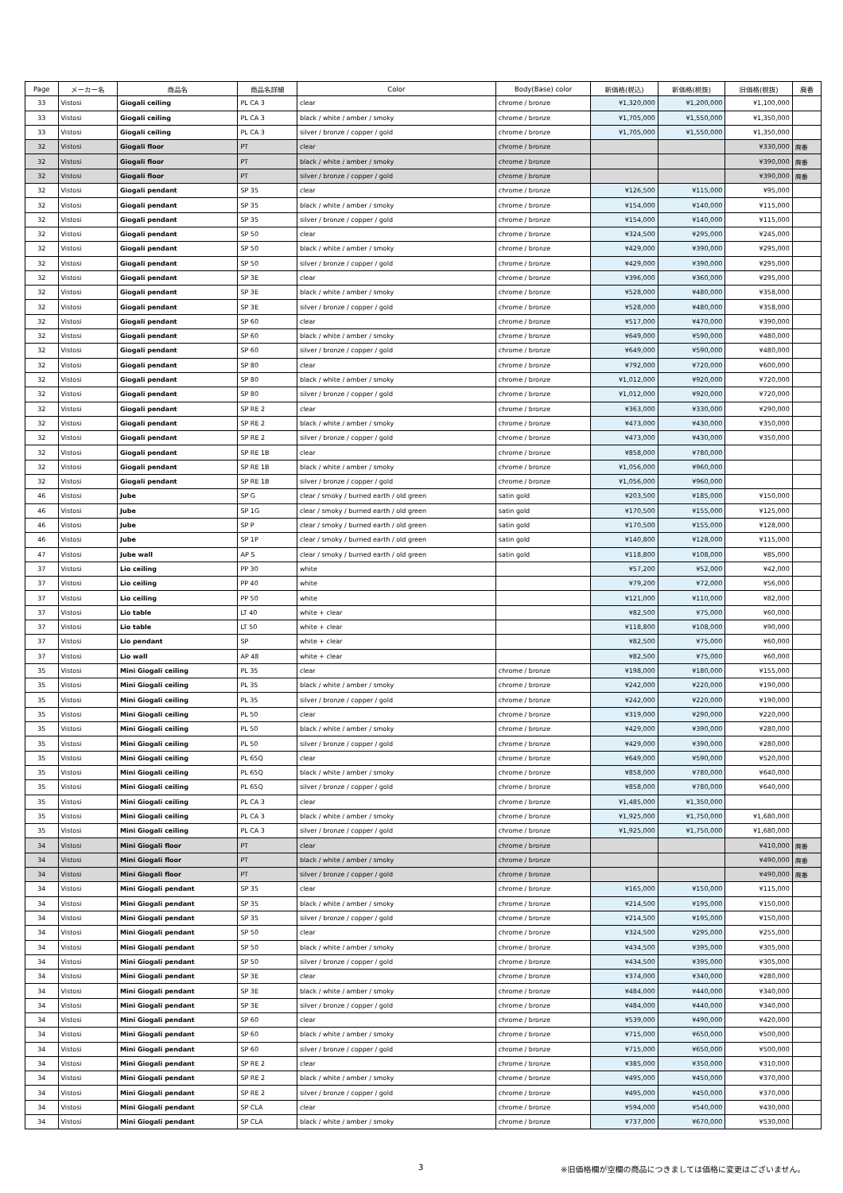| Page | メーカー名 | 商品名 | 商品名詳細 | Color | Body(Base) color | 新価格(税込) | 新価格(税抜) | 旧価格(税抜) | 廃番 |
| --- | --- | --- | --- | --- | --- | --- | --- | --- | --- |
| 33 | Vistosi | Giogali ceiling | PL CA 3 | clear | chrome / bronze | ¥1,320,000 | ¥1,200,000 | ¥1,100,000 | |
| 33 | Vistosi | Giogali ceiling | PL CA 3 | black / white / amber / smoky | chrome / bronze | ¥1,705,000 | ¥1,550,000 | ¥1,350,000 | |
| 33 | Vistosi | Giogali ceiling | PL CA 3 | silver / bronze / copper / gold | chrome / bronze | ¥1,705,000 | ¥1,550,000 | ¥1,350,000 | |
| 32 | Vistosi | Giogali floor | PT | clear | chrome / bronze | | | ¥330,000 | 廃番 |
| 32 | Vistosi | Giogali floor | PT | black / white / amber / smoky | chrome / bronze | | | ¥390,000 | 廃番 |
| 32 | Vistosi | Giogali floor | PT | silver / bronze / copper / gold | chrome / bronze | | | ¥390,000 | 廃番 |
| 32 | Vistosi | Giogali pendant | SP 35 | clear | chrome / bronze | ¥126,500 | ¥115,000 | ¥95,000 | |
| 32 | Vistosi | Giogali pendant | SP 35 | black / white / amber / smoky | chrome / bronze | ¥154,000 | ¥140,000 | ¥115,000 | |
| 32 | Vistosi | Giogali pendant | SP 35 | silver / bronze / copper / gold | chrome / bronze | ¥154,000 | ¥140,000 | ¥115,000 | |
| 32 | Vistosi | Giogali pendant | SP 50 | clear | chrome / bronze | ¥324,500 | ¥295,000 | ¥245,000 | |
| 32 | Vistosi | Giogali pendant | SP 50 | black / white / amber / smoky | chrome / bronze | ¥429,000 | ¥390,000 | ¥295,000 | |
| 32 | Vistosi | Giogali pendant | SP 50 | silver / bronze / copper / gold | chrome / bronze | ¥429,000 | ¥390,000 | ¥295,000 | |
| 32 | Vistosi | Giogali pendant | SP 3E | clear | chrome / bronze | ¥396,000 | ¥360,000 | ¥295,000 | |
| 32 | Vistosi | Giogali pendant | SP 3E | black / white / amber / smoky | chrome / bronze | ¥528,000 | ¥480,000 | ¥358,000 | |
| 32 | Vistosi | Giogali pendant | SP 3E | silver / bronze / copper / gold | chrome / bronze | ¥528,000 | ¥480,000 | ¥358,000 | |
| 32 | Vistosi | Giogali pendant | SP 60 | clear | chrome / bronze | ¥517,000 | ¥470,000 | ¥390,000 | |
| 32 | Vistosi | Giogali pendant | SP 60 | black / white / amber / smoky | chrome / bronze | ¥649,000 | ¥590,000 | ¥480,000 | |
| 32 | Vistosi | Giogali pendant | SP 60 | silver / bronze / copper / gold | chrome / bronze | ¥649,000 | ¥590,000 | ¥480,000 | |
| 32 | Vistosi | Giogali pendant | SP 80 | clear | chrome / bronze | ¥792,000 | ¥720,000 | ¥600,000 | |
| 32 | Vistosi | Giogali pendant | SP 80 | black / white / amber / smoky | chrome / bronze | ¥1,012,000 | ¥920,000 | ¥720,000 | |
| 32 | Vistosi | Giogali pendant | SP 80 | silver / bronze / copper / gold | chrome / bronze | ¥1,012,000 | ¥920,000 | ¥720,000 | |
| 32 | Vistosi | Giogali pendant | SP RE 2 | clear | chrome / bronze | ¥363,000 | ¥330,000 | ¥290,000 | |
| 32 | Vistosi | Giogali pendant | SP RE 2 | black / white / amber / smoky | chrome / bronze | ¥473,000 | ¥430,000 | ¥350,000 | |
| 32 | Vistosi | Giogali pendant | SP RE 2 | silver / bronze / copper / gold | chrome / bronze | ¥473,000 | ¥430,000 | ¥350,000 | |
| 32 | Vistosi | Giogali pendant | SP RE 1B | clear | chrome / bronze | ¥858,000 | ¥780,000 | | |
| 32 | Vistosi | Giogali pendant | SP RE 1B | black / white / amber / smoky | chrome / bronze | ¥1,056,000 | ¥960,000 | | |
| 32 | Vistosi | Giogali pendant | SP RE 1B | silver / bronze / copper / gold | chrome / bronze | ¥1,056,000 | ¥960,000 | | |
| 46 | Vistosi | Jube | SP G | clear / smoky / burned earth / old green | satin gold | ¥203,500 | ¥185,000 | ¥150,000 | |
| 46 | Vistosi | Jube | SP 1G | clear / smoky / burned earth / old green | satin gold | ¥170,500 | ¥155,000 | ¥125,000 | |
| 46 | Vistosi | Jube | SP P | clear / smoky / burned earth / old green | satin gold | ¥170,500 | ¥155,000 | ¥128,000 | |
| 46 | Vistosi | Jube | SP 1P | clear / smoky / burned earth / old green | satin gold | ¥140,800 | ¥128,000 | ¥115,000 | |
| 47 | Vistosi | Jube wall | AP S | clear / smoky / burned earth / old green | satin gold | ¥118,800 | ¥108,000 | ¥85,000 | |
| 37 | Vistosi | Lio ceiling | PP 30 | white | | ¥57,200 | ¥52,000 | ¥42,000 | |
| 37 | Vistosi | Lio ceiling | PP 40 | white | | ¥79,200 | ¥72,000 | ¥56,000 | |
| 37 | Vistosi | Lio ceiling | PP 50 | white | | ¥121,000 | ¥110,000 | ¥82,000 | |
| 37 | Vistosi | Lio table | LT 40 | white + clear | | ¥82,500 | ¥75,000 | ¥60,000 | |
| 37 | Vistosi | Lio table | LT 50 | white + clear | | ¥118,800 | ¥108,000 | ¥90,000 | |
| 37 | Vistosi | Lio pendant | SP | white + clear | | ¥82,500 | ¥75,000 | ¥60,000 | |
| 37 | Vistosi | Lio wall | AP 48 | white + clear | | ¥82,500 | ¥75,000 | ¥60,000 | |
| 35 | Vistosi | Mini Giogali ceiling | PL 35 | clear | chrome / bronze | ¥198,000 | ¥180,000 | ¥155,000 | |
| 35 | Vistosi | Mini Giogali ceiling | PL 35 | black / white / amber / smoky | chrome / bronze | ¥242,000 | ¥220,000 | ¥190,000 | |
| 35 | Vistosi | Mini Giogali ceiling | PL 35 | silver / bronze / copper / gold | chrome / bronze | ¥242,000 | ¥220,000 | ¥190,000 | |
| 35 | Vistosi | Mini Giogali ceiling | PL 50 | clear | chrome / bronze | ¥319,000 | ¥290,000 | ¥220,000 | |
| 35 | Vistosi | Mini Giogali ceiling | PL 50 | black / white / amber / smoky | chrome / bronze | ¥429,000 | ¥390,000 | ¥280,000 | |
| 35 | Vistosi | Mini Giogali ceiling | PL 50 | silver / bronze / copper / gold | chrome / bronze | ¥429,000 | ¥390,000 | ¥280,000 | |
| 35 | Vistosi | Mini Giogali ceiling | PL 65Q | clear | chrome / bronze | ¥649,000 | ¥590,000 | ¥520,000 | |
| 35 | Vistosi | Mini Giogali ceiling | PL 65Q | black / white / amber / smoky | chrome / bronze | ¥858,000 | ¥780,000 | ¥640,000 | |
| 35 | Vistosi | Mini Giogali ceiling | PL 65Q | silver / bronze / copper / gold | chrome / bronze | ¥858,000 | ¥780,000 | ¥640,000 | |
| 35 | Vistosi | Mini Giogali ceiling | PL CA 3 | clear | chrome / bronze | ¥1,485,000 | ¥1,350,000 | | |
| 35 | Vistosi | Mini Giogali ceiling | PL CA 3 | black / white / amber / smoky | chrome / bronze | ¥1,925,000 | ¥1,750,000 | ¥1,680,000 | |
| 35 | Vistosi | Mini Giogali ceiling | PL CA 3 | silver / bronze / copper / gold | chrome / bronze | ¥1,925,000 | ¥1,750,000 | ¥1,680,000 | |
| 34 | Vistosi | Mini Giogali floor | PT | clear | chrome / bronze | | | ¥410,000 | 廃番 |
| 34 | Vistosi | Mini Giogali floor | PT | black / white / amber / smoky | chrome / bronze | | | ¥490,000 | 廃番 |
| 34 | Vistosi | Mini Giogali floor | PT | silver / bronze / copper / gold | chrome / bronze | | | ¥490,000 | 廃番 |
| 34 | Vistosi | Mini Giogali pendant | SP 35 | clear | chrome / bronze | ¥165,000 | ¥150,000 | ¥115,000 | |
| 34 | Vistosi | Mini Giogali pendant | SP 35 | black / white / amber / smoky | chrome / bronze | ¥214,500 | ¥195,000 | ¥150,000 | |
| 34 | Vistosi | Mini Giogali pendant | SP 35 | silver / bronze / copper / gold | chrome / bronze | ¥214,500 | ¥195,000 | ¥150,000 | |
| 34 | Vistosi | Mini Giogali pendant | SP 50 | clear | chrome / bronze | ¥324,500 | ¥295,000 | ¥255,000 | |
| 34 | Vistosi | Mini Giogali pendant | SP 50 | black / white / amber / smoky | chrome / bronze | ¥434,500 | ¥395,000 | ¥305,000 | |
| 34 | Vistosi | Mini Giogali pendant | SP 50 | silver / bronze / copper / gold | chrome / bronze | ¥434,500 | ¥395,000 | ¥305,000 | |
| 34 | Vistosi | Mini Giogali pendant | SP 3E | clear | chrome / bronze | ¥374,000 | ¥340,000 | ¥280,000 | |
| 34 | Vistosi | Mini Giogali pendant | SP 3E | black / white / amber / smoky | chrome / bronze | ¥484,000 | ¥440,000 | ¥340,000 | |
| 34 | Vistosi | Mini Giogali pendant | SP 3E | silver / bronze / copper / gold | chrome / bronze | ¥484,000 | ¥440,000 | ¥340,000 | |
| 34 | Vistosi | Mini Giogali pendant | SP 60 | clear | chrome / bronze | ¥539,000 | ¥490,000 | ¥420,000 | |
| 34 | Vistosi | Mini Giogali pendant | SP 60 | black / white / amber / smoky | chrome / bronze | ¥715,000 | ¥650,000 | ¥500,000 | |
| 34 | Vistosi | Mini Giogali pendant | SP 60 | silver / bronze / copper / gold | chrome / bronze | ¥715,000 | ¥650,000 | ¥500,000 | |
| 34 | Vistosi | Mini Giogali pendant | SP RE 2 | clear | chrome / bronze | ¥385,000 | ¥350,000 | ¥310,000 | |
| 34 | Vistosi | Mini Giogali pendant | SP RE 2 | black / white / amber / smoky | chrome / bronze | ¥495,000 | ¥450,000 | ¥370,000 | |
| 34 | Vistosi | Mini Giogali pendant | SP RE 2 | silver / bronze / copper / gold | chrome / bronze | ¥495,000 | ¥450,000 | ¥370,000 | |
| 34 | Vistosi | Mini Giogali pendant | SP CLA | clear | chrome / bronze | ¥594,000 | ¥540,000 | ¥430,000 | |
| 34 | Vistosi | Mini Giogali pendant | SP CLA | black / white / amber / smoky | chrome / bronze | ¥737,000 | ¥670,000 | ¥530,000 | |
3
※旧価格欄が空欄の商品につきましては価格に変更はございません。